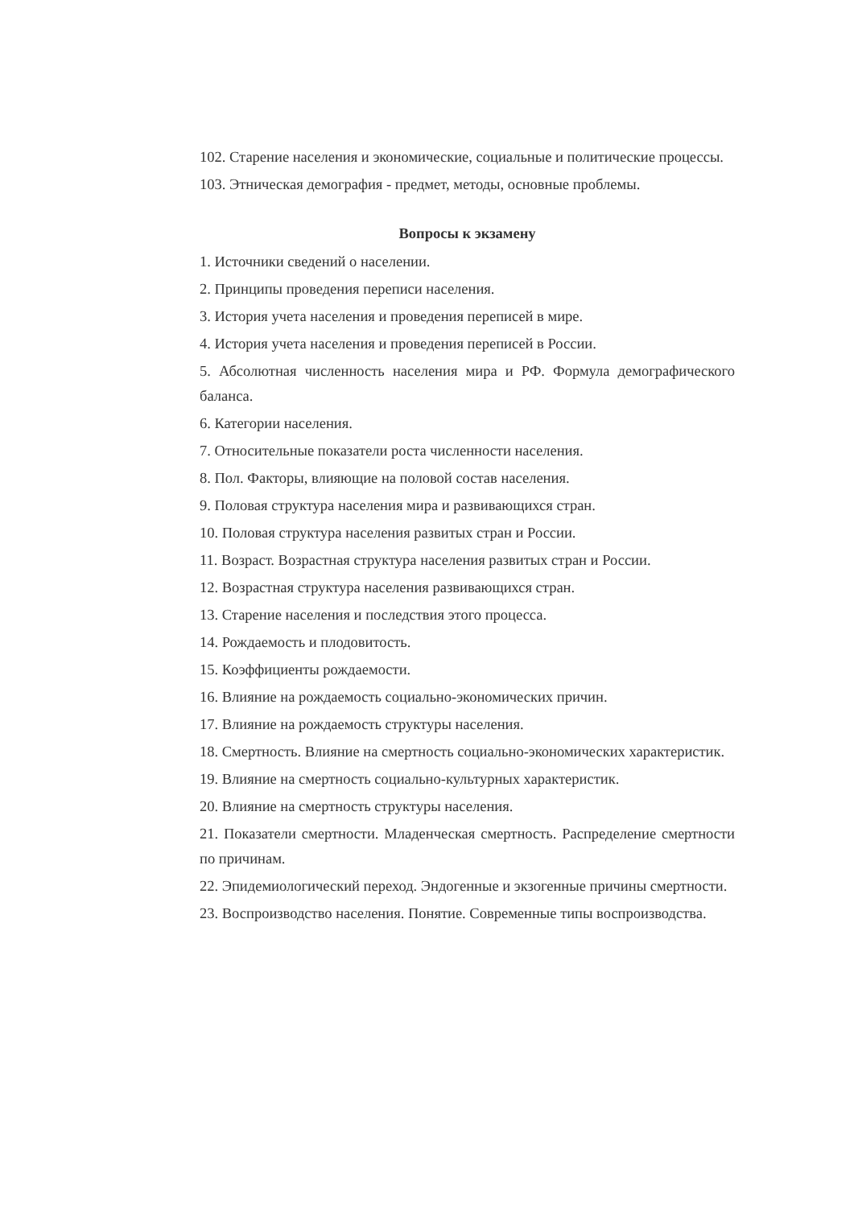102. Старение населения и экономические, социальные и политические процессы.
103. Этническая демография - предмет, методы, основные проблемы.
Вопросы к экзамену
1. Источники сведений о населении.
2. Принципы проведения переписи населения.
3. История учета населения и проведения переписей в мире.
4. История учета населения и проведения переписей в России.
5. Абсолютная численность населения мира и РФ. Формула демографического баланса.
6. Категории населения.
7. Относительные показатели роста численности населения.
8. Пол. Факторы, влияющие на половой состав населения.
9. Половая структура населения мира и развивающихся стран.
10. Половая структура населения развитых стран и России.
11. Возраст. Возрастная структура населения развитых стран и России.
12. Возрастная структура населения развивающихся стран.
13. Старение населения и последствия этого процесса.
14. Рождаемость и плодовитость.
15. Коэффициенты рождаемости.
16. Влияние на рождаемость социально-экономических причин.
17. Влияние на рождаемость структуры населения.
18. Смертность. Влияние на смертность социально-экономических характеристик.
19. Влияние на смертность социально-культурных характеристик.
20. Влияние на смертность структуры населения.
21. Показатели смертности. Младенческая смертность. Распределение смертности по причинам.
22. Эпидемиологический переход. Эндогенные и экзогенные причины смертности.
23. Воспроизводство населения. Понятие. Современные типы воспроизводства.